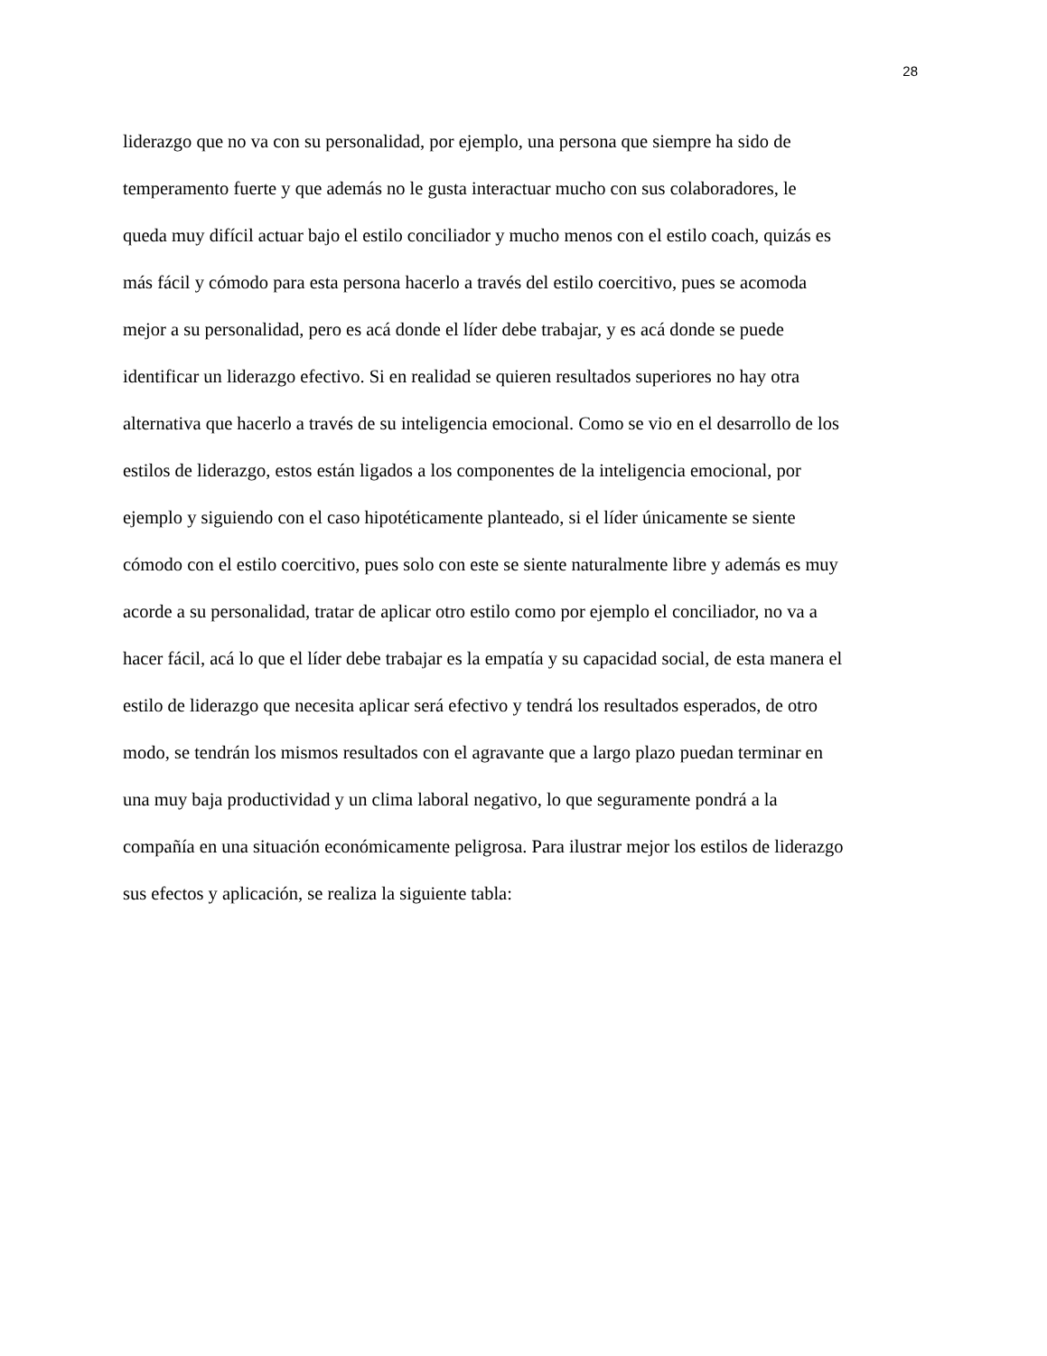28
liderazgo que no va con su personalidad, por ejemplo, una persona que siempre ha sido de
temperamento fuerte y que además no le gusta interactuar mucho con sus colaboradores, le
queda muy difícil actuar bajo el estilo conciliador y mucho menos con el estilo coach, quizás es
más fácil y cómodo para esta persona hacerlo a través del estilo coercitivo, pues se acomoda
mejor a su personalidad, pero es acá donde el líder debe trabajar, y es acá donde se puede
identificar un liderazgo efectivo. Si en realidad se quieren resultados superiores no hay otra
alternativa que hacerlo a través de su inteligencia emocional. Como se vio en el desarrollo de los
estilos de liderazgo, estos están ligados a los componentes de la inteligencia emocional, por
ejemplo y siguiendo con el caso hipotéticamente planteado, si el líder únicamente se siente
cómodo con el estilo coercitivo, pues solo con este se siente naturalmente libre y además es muy
acorde a su personalidad, tratar de aplicar otro estilo como por ejemplo el conciliador, no va a
hacer fácil, acá lo que el líder debe trabajar es la empatía y su capacidad social, de esta manera el
estilo de liderazgo que necesita aplicar será efectivo y tendrá los resultados esperados, de otro
modo, se tendrán los mismos resultados con el agravante que a largo plazo puedan terminar en
una muy baja productividad y un clima laboral negativo, lo que seguramente pondrá a la
compañía en una situación económicamente peligrosa. Para ilustrar mejor los estilos de liderazgo
sus efectos y aplicación, se realiza la siguiente tabla: